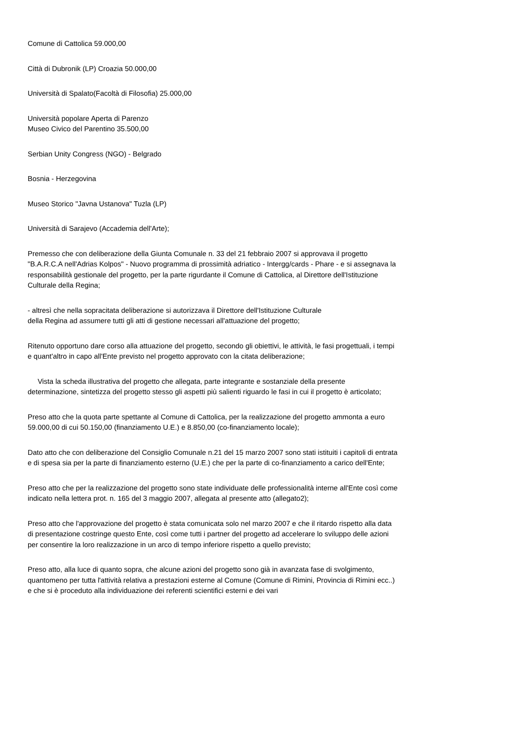Comune di Cattolica 59.000,00
Città di Dubronik (LP) Croazia 50.000,00
Università di Spalato(Facoltà di Filosofia) 25.000,00
Università popolare Aperta di Parenzo
Museo Civico del Parentino 35.500,00
Serbian Unity Congress (NGO) - Belgrado
Bosnia - Herzegovina
Museo Storico "Javna Ustanova" Tuzla (LP)
Università di Sarajevo (Accademia dell'Arte);
Premesso che con deliberazione della Giunta Comunale n. 33 del 21 febbraio 2007 si approvava il progetto "B.A.R.C.A nell'Adrias Kolpos" - Nuovo programma di prossimità adriatico - Intergg/cards - Phare - e si assegnava la responsabilità gestionale del progetto, per la parte rigurdante il Comune di Cattolica, al Direttore dell'Istituzione Culturale della Regina;
- altresì che nella sopracitata deliberazione si autorizzava il Direttore dell'Istituzione Culturale
della Regina ad assumere tutti gli atti di gestione necessari all'attuazione del progetto;
Ritenuto opportuno dare corso alla attuazione del progetto, secondo gli obiettivi, le attività, le fasi progettuali, i tempi e quant'altro in capo all'Ente previsto nel progetto approvato con la citata deliberazione;
Vista la scheda illustrativa del progetto che allegata, parte integrante e sostanziale della presente determinazione, sintetizza del progetto stesso gli aspetti più salienti riguardo le fasi in cui il progetto è articolato;
Preso atto che la quota parte spettante al Comune di Cattolica, per la realizzazione del progetto ammonta a euro 59.000,00 di cui 50.150,00 (finanziamento U.E.) e 8.850,00 (co-finanziamento locale);
Dato atto che con deliberazione del Consiglio Comunale n.21 del 15 marzo 2007 sono stati istituiti i capitoli di entrata e di spesa sia per la parte di finanziamento esterno (U.E.) che per la parte di co-finanziamento a carico dell'Ente;
Preso atto che per la realizzazione del progetto sono state individuate delle professionalità interne all'Ente così come indicato nella lettera prot. n. 165 del 3 maggio 2007, allegata al presente atto (allegato2);
Preso atto che l'approvazione del progetto è stata comunicata solo nel marzo 2007 e che il ritardo rispetto alla data di presentazione costringe questo Ente, così come tutti i partner del progetto ad accelerare lo sviluppo delle azioni per consentire la loro realizzazione in un arco di tempo inferiore rispetto a quello previsto;
Preso atto, alla luce di quanto sopra, che alcune azioni del progetto sono già in avanzata fase di svolgimento, quantomeno per tutta l'attività relativa a prestazioni esterne al Comune (Comune di Rimini, Provincia di Rimini ecc..) e che si è proceduto alla individuazione dei referenti scientifici esterni e dei vari